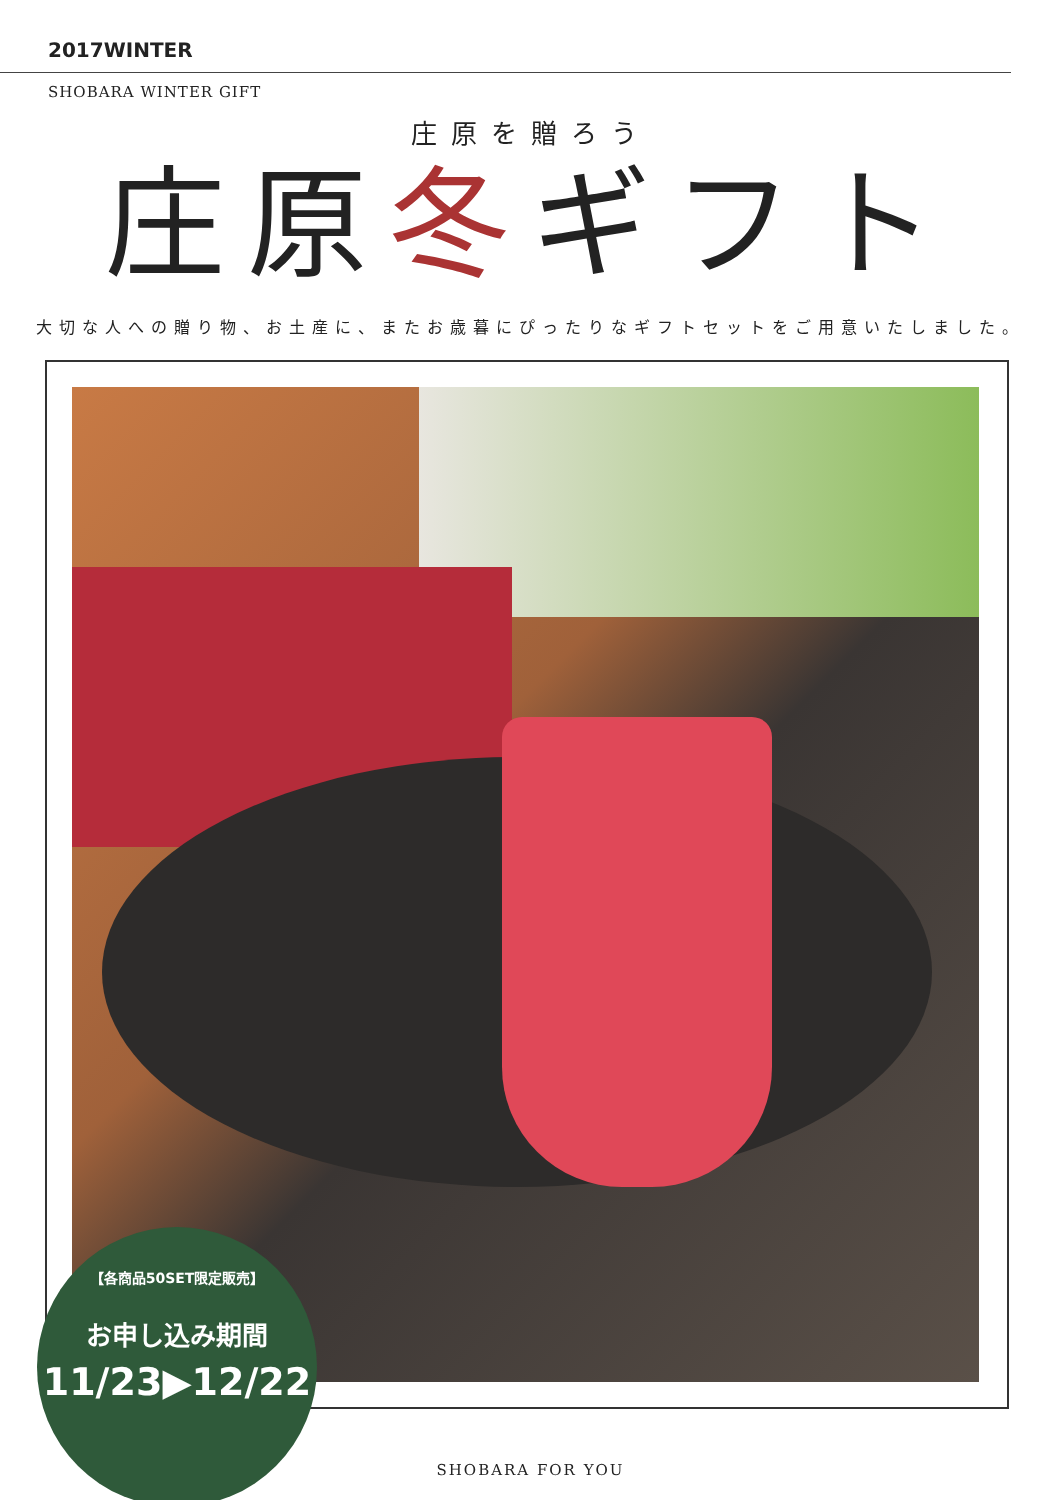2017WINTER
SHOBARA WINTER GIFT
庄原を贈ろう
庄原冬ギフト
大切な人への贈り物、お土産に、またお歳暮にぴったりなギフトセットをご用意いたしました。
【各商品50SET限定販売】
お申し込み期間
11/23▶12/22
SHOBARA FOR YOU